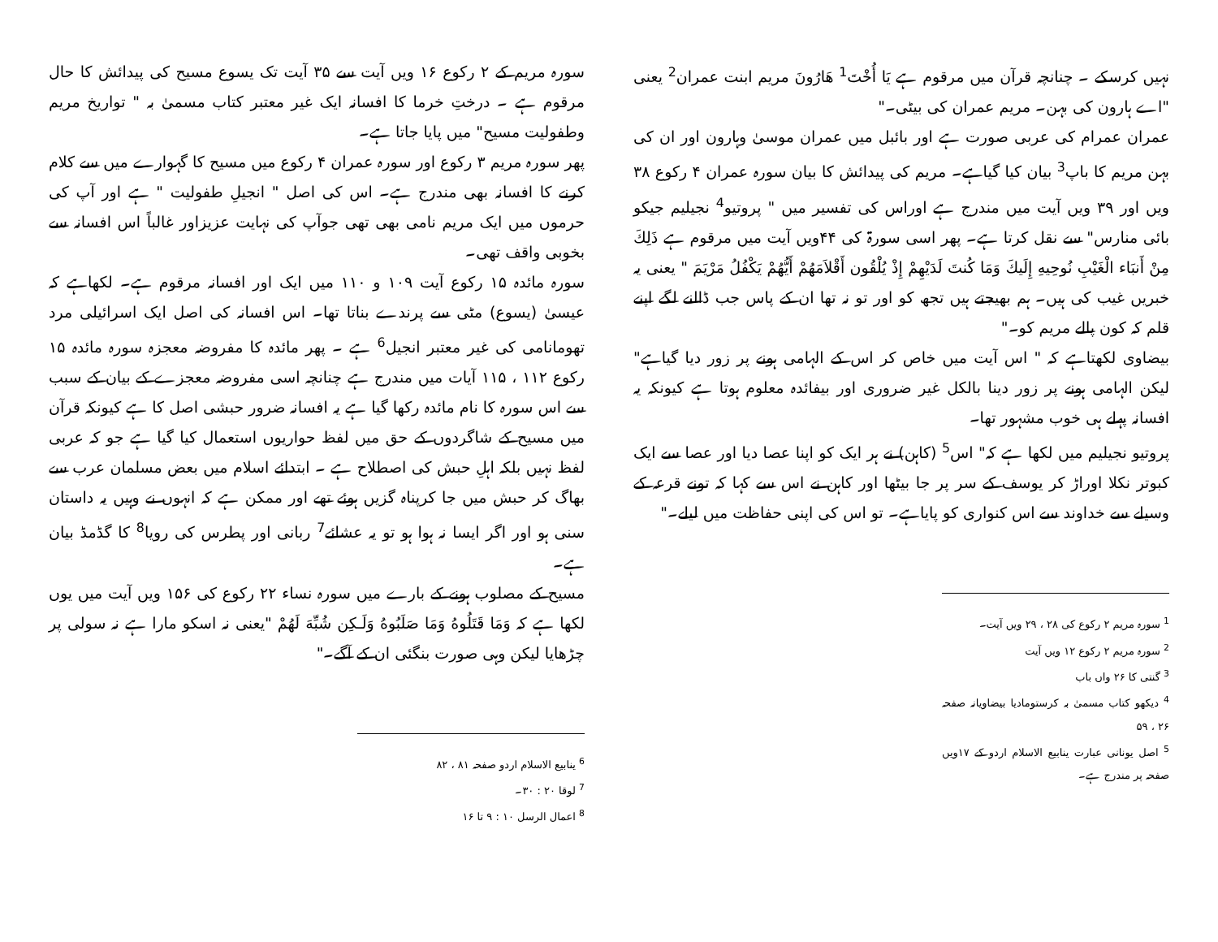نہیں کرسکے ۔ چنانچہ قرآن میں مرقوم ہے يَا أُخْتَ<sup>1</sup> هَارُونَ مریم ابنت عمران<sup>2</sup> یعنی "اے ہارون کی بہن۔ مریم عمران کی بیٹی۔"
عمران عمرام کی عربی صورت ہے اور بائبل میں عمران موسیٰ وہارون اور ان کی بہن مریم کا باپ<sup>3</sup> بیان کیا گیاہے۔ مریم کی پیدائش کا بیان سورہ عمران ۴ رکوع ۳۸ ویں اور ۳۹ ویں آیت میں مندرج ہے اوراس کی تفسیر میں " پروتیو<sup>4</sup> نجیلیم جیکو بائی منارس" سے نقل کرتا ہے۔ پھر اسی سورۃ کی ۴۴ویں آیت میں مرقوم ہے ذَلِكَ مِنْ أَنبَاء الْغَيْبِ نُوحِيهِ إِلَيكَ وَمَا كُنتَ لَدَيْهِمْ إِذْ يُلْقُون أَقْلاَمَهُمْ أَيُّهُمْ يَكْفُلُ مَرْيَمَ " یعنی یہ خبریں غیب کی ہیں۔ ہم بھیجتے ہیں تجھ کو اور تو نہ تھا ان کے پاس جب ڈالنے لگے اپنے قلم کہ کون پالے مریم کو۔"
بیضاوی لکھتاہے کہ " اس آیت میں خاص کر اس کے الہامی ہونے پر زور دیا گیاہے" لیکن الہامی ہونے پر زور دینا بالکل غیر ضروری اور بیفائدہ معلوم ہوتا ہے کیونکہ یہ افسانہ پہلے ہی خوب مشہور تھا۔
پروتیو نجیلیم میں لکھا ہے کہ" اس<sup>5</sup> (کاہن) نے ہر ایک کو اپنا عصا دیا اور عصا سے ایک کبوتر نکلا اوراڑ کر یوسف کے سر پر جا بیٹھا اور کاہن نے اس سے کہا کہ تونے قرعہ کے وسیلے سے خداوند سے اس کنواری کو پایاہے۔ تو اس کی اپنی حفاظت میں لیلے۔"
<sup>1</sup> سورہ مریم ۲ رکوع کی ۲۸ ، ۲۹ ویں آیت۔
<sup>2</sup> سورہ مریم ۲ رکوع ۱۲ ویں آیت
<sup>3</sup> گنتی کا ۲۶ واں باب
<sup>4</sup> دیکھو کتاب مسمیٰ بہ کرستومادیا بیضاویانہ صفحہ ۲۶ ، ۵۹
<sup>5</sup> اصل یونانی عبارت ینابیع الاسلام اردو کے ۱۷ویں صفحہ پر مندرج ہے۔
سورہ مریم کے ۲ رکوع ۱۶ ویں آیت سے ۳۵ آیت تک یسوع مسیح کی پیدائش کا حال مرقوم ہے ۔ درختِ خرما کا افسانہ ایک غیر معتبر کتاب مسمیٰ بہ " تواریخ مریم وطفولیت مسیح" میں پایا جاتا ہے۔
پھر سورہ مریم ۳ رکوع اور سورہ عمران ۴ رکوع میں مسیح کا گہوارے میں سے کلام کرنے کا افسانہ بھی مندرج ہے۔ اس کی اصل " انجیلِ طفولیت " ہے اور آپ کی حرموں میں ایک مریم نامی بھی تھی جوآپ کی نہایت عزیزاور غالباً اس افسانہ سے بخوبی واقف تھی۔
سورہ مائدہ ۱۵ رکوع آیت ۱۰۹ و ۱۱۰ میں ایک اور افسانہ مرقوم ہے۔ لکھاہے کہ عیسیٰ (یسوع) مٹی سے پرندے بناتا تھا۔ اس افسانہ کی اصل ایک اسرائیلی مرد تھومانامی کی غیر معتبر انجیل<sup>6</sup> ہے ۔ پھر مائدہ کا مفروضہ معجزہ سورہ مائدہ ۱۵ رکوع ۱۱۲ ، ۱۱۵ آیات میں مندرج ہے چنانچہ اسی مفروضہ معجزے کے بیان کے سبب سے اس سورہ کا نام مائدہ رکھا گیا ہے یہ افسانہ ضرور حبشی اصل کا ہے کیونکہ قرآن میں مسیح کے شاگردوں کے حق میں لفظ حواریوں استعمال کیا گیا ہے جو کہ عربی لفظ نہیں بلکہ اہلِ حبش کی اصطلاح ہے ۔ ابتدائے اسلام میں بعض مسلمان عرب سے بھاگ کر حبش میں جا کرپناہ گزیں ہوئے تھے اور ممکن ہے کہ انہوں نے وہیں یہ داستان سنی ہو اور اگر ایسا نہ ہوا ہو تو یہ عشائے<sup>7</sup> ربانی اور پطرس کی رویا<sup>8</sup> کا گڈمڈ بیان ہے۔
مسیح کے مصلوب ہونے کے بارے میں سورہ نساء ۲۲ رکوع کی ۱۵۶ ویں آیت میں یوں لکھا ہے کہ وَمَا قَتَلُوهُ وَمَا صَلَبُوهُ وَلَـكِن شُبِّهَ لَهُمْ "یعنی نہ اسکو مارا ہے نہ سولی پر چڑھایا لیکن وہی صورت بنگئی ان کے آگے۔"
<sup>6</sup> ینابیع الاسلام اردو صفحہ ۸۱ ، ۸۲
<sup>7</sup> لوقا ۲۰ : ۳۰۔
<sup>8</sup> اعمال الرسل ۱۰ : ۹ تا ۱۶